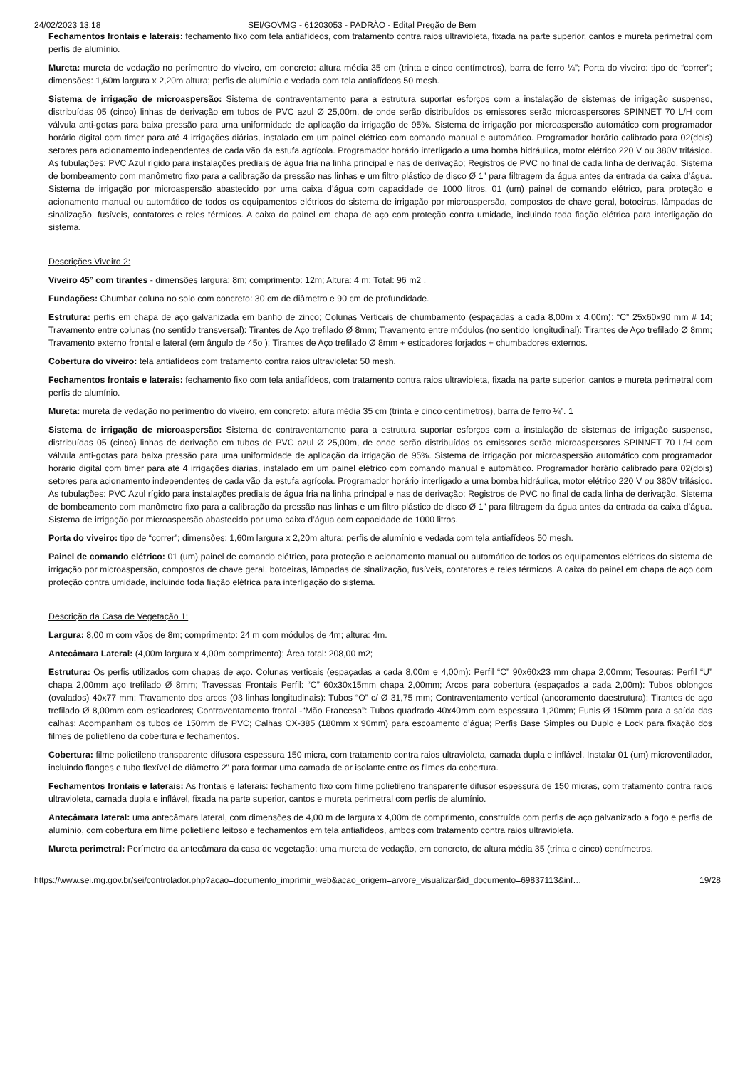24/02/2023 13:18 SEI/GOVMG - 61203053 - PADRÃO - Edital Pregão de Bem
Fechamentos frontais e laterais: fechamento fixo com tela antiafídeos, com tratamento contra raios ultravioleta, fixada na parte superior, cantos e mureta perimetral com perfis de alumínio.
Mureta: mureta de vedação no perímentro do viveiro, em concreto: altura média 35 cm (trinta e cinco centímetros), barra de ferro ¼”; Porta do viveiro: tipo de “correr”; dimensões: 1,60m largura x 2,20m altura; perfis de alumínio e vedada com tela antiafídeos 50 mesh.
Sistema de irrigação de microaspersão: Sistema de contraventamento para a estrutura suportar esforços com a instalação de sistemas de irrigação suspenso, distribuídas 05 (cinco) linhas de derivação em tubos de PVC azul Ø 25,00m, de onde serão distribuídos os emissores serão microaspersores SPINNET 70 L/H com válvula anti-gotas para baixa pressão para uma uniformidade de aplicação da irrigação de 95%. Sistema de irrigação por microaspersão automático com programador horário digital com timer para até 4 irrigações diárias, instalado em um painel elétrico com comando manual e automático. Programador horário calibrado para 02(dois) setores para acionamento independentes de cada vão da estufa agrícola. Programador horário interligado a uma bomba hidráulica, motor elétrico 220 V ou 380V trifásico. As tubulações: PVC Azul rígido para instalações prediais de água fria na linha principal e nas de derivação; Registros de PVC no final de cada linha de derivação. Sistema de bombeamento com manômetro fixo para a calibração da pressão nas linhas e um filtro plástico de disco Ø 1” para filtragem da água antes da entrada da caixa d’água. Sistema de irrigação por microaspersão abastecido por uma caixa d’água com capacidade de 1000 litros. 01 (um) painel de comando elétrico, para proteção e acionamento manual ou automático de todos os equipamentos elétricos do sistema de irrigação por microaspersão, compostos de chave geral, botoeiras, lâmpadas de sinalização, fusíveis, contatores e reles térmicos. A caixa do painel em chapa de aço com proteção contra umidade, incluindo toda fiação elétrica para interligação do sistema.
Descrições Viveiro 2:
Viveiro 45° com tirantes - dimensões largura: 8m; comprimento: 12m; Altura: 4 m; Total: 96 m2 .
Fundações: Chumbar coluna no solo com concreto: 30 cm de diâmetro e 90 cm de profundidade.
Estrutura: perfis em chapa de aço galvanizada em banho de zinco; Colunas Verticais de chumbamento (espaçadas a cada 8,00m x 4,00m): “C” 25x60x90 mm # 14; Travamento entre colunas (no sentido transversal): Tirantes de Aço trefilado Ø 8mm; Travamento entre módulos (no sentido longitudinal): Tirantes de Aço trefilado Ø 8mm; Travamento externo frontal e lateral (em ângulo de 45o ); Tirantes de Aço trefilado Ø 8mm + esticadores forjados + chumbadores externos.
Cobertura do viveiro: tela antiafídeos com tratamento contra raios ultravioleta: 50 mesh.
Fechamentos frontais e laterais: fechamento fixo com tela antiafídeos, com tratamento contra raios ultravioleta, fixada na parte superior, cantos e mureta perimetral com perfis de alumínio.
Mureta: mureta de vedação no perímentro do viveiro, em concreto: altura média 35 cm (trinta e cinco centímetros), barra de ferro ¼”. 1
Sistema de irrigação de microaspersão: Sistema de contraventamento para a estrutura suportar esforços com a instalação de sistemas de irrigação suspenso, distribuídas 05 (cinco) linhas de derivação em tubos de PVC azul Ø 25,00m, de onde serão distribuídos os emissores serão microaspersores SPINNET 70 L/H com válvula anti-gotas para baixa pressão para uma uniformidade de aplicação da irrigação de 95%. Sistema de irrigação por microaspersão automático com programador horário digital com timer para até 4 irrigações diárias, instalado em um painel elétrico com comando manual e automático. Programador horário calibrado para 02(dois) setores para acionamento independentes de cada vão da estufa agrícola. Programador horário interligado a uma bomba hidráulica, motor elétrico 220 V ou 380V trifásico. As tubulações: PVC Azul rígido para instalações prediais de água fria na linha principal e nas de derivação; Registros de PVC no final de cada linha de derivação. Sistema de bombeamento com manômetro fixo para a calibração da pressão nas linhas e um filtro plástico de disco Ø 1” para filtragem da água antes da entrada da caixa d’água. Sistema de irrigação por microaspersão abastecido por uma caixa d’água com capacidade de 1000 litros.
Porta do viveiro: tipo de “correr”; dimensões: 1,60m largura x 2,20m altura; perfis de alumínio e vedada com tela antiafídeos 50 mesh.
Painel de comando elétrico: 01 (um) painel de comando elétrico, para proteção e acionamento manual ou automático de todos os equipamentos elétricos do sistema de irrigação por microaspersão, compostos de chave geral, botoeiras, lâmpadas de sinalização, fusíveis, contatores e reles térmicos. A caixa do painel em chapa de aço com proteção contra umidade, incluindo toda fiação elétrica para interligação do sistema.
Descrição da Casa de Vegetação 1:
Largura: 8,00 m com vãos de 8m; comprimento: 24 m com módulos de 4m; altura: 4m.
Antecâmara Lateral: (4,00m largura x 4,00m comprimento); Área total: 208,00 m2;
Estrutura: Os perfis utilizados com chapas de aço. Colunas verticais (espaçadas a cada 8,00m e 4,00m): Perfil “C” 90x60x23 mm chapa 2,00mm; Tesouras: Perfil “U” chapa 2,00mm aço trefilado Ø 8mm; Travessas Frontais Perfil: “C” 60x30x15mm chapa 2,00mm; Arcos para cobertura (espaçados a cada 2,00m): Tubos oblongos (ovalados) 40x77 mm; Travamento dos arcos (03 linhas longitudinais): Tubos “O” c/ Ø 31,75 mm; Contraventamento vertical (ancoramento daestrutura): Tirantes de aço trefilado Ø 8,00mm com esticadores; Contraventamento frontal -“Mão Francesa”: Tubos quadrado 40x40mm com espessura 1,20mm; Funis Ø 150mm para a saída das calhas: Acompanham os tubos de 150mm de PVC; Calhas CX-385 (180mm x 90mm) para escoamento d’água; Perfis Base Simples ou Duplo e Lock para fixação dos filmes de polietileno da cobertura e fechamentos.
Cobertura: filme polietileno transparente difusora espessura 150 micra, com tratamento contra raios ultravioleta, camada dupla e inflável. Instalar 01 (um) microventilador, incluindo flanges e tubo flexível de diâmetro 2" para formar uma camada de ar isolante entre os filmes da cobertura.
Fechamentos frontais e laterais: As frontais e laterais: fechamento fixo com filme polietileno transparente difusor espessura de 150 micras, com tratamento contra raios ultravioleta, camada dupla e inflável, fixada na parte superior, cantos e mureta perimetral com perfis de alumínio.
Antecâmara lateral: uma antecâmara lateral, com dimensões de 4,00 m de largura x 4,00m de comprimento, construída com perfis de aço galvanizado a fogo e perfis de alumínio, com cobertura em filme polietileno leitoso e fechamentos em tela antiafídeos, ambos com tratamento contra raios ultravioleta.
Mureta perimetral: Perímetro da antecâmara da casa de vegetação: uma mureta de vedação, em concreto, de altura média 35 (trinta e cinco) centímetros.
https://www.sei.mg.gov.br/sei/controlador.php?acao=documento_imprimir_web&acao_origem=arvore_visualizar&id_documento=69837113&inf… 19/28